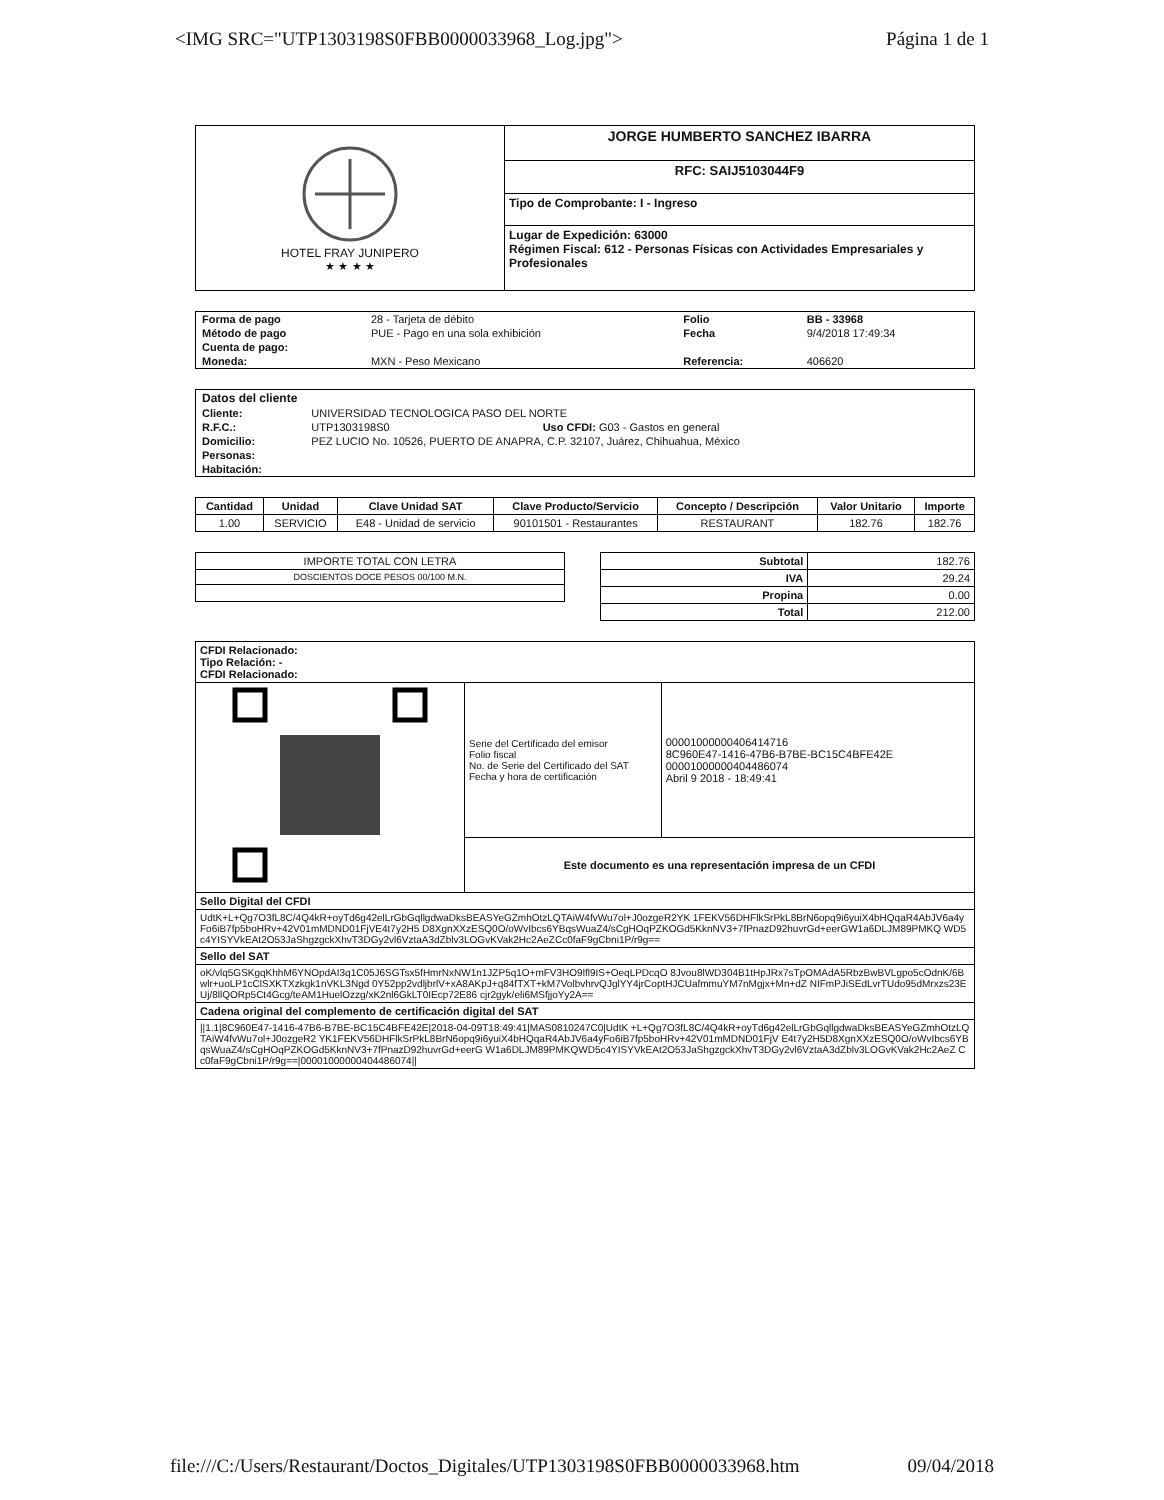<IMG SRC="UTP1303198S0FBB0000033968_Log.jpg"> Página 1 de 1
| HOTEL FRAY JUNIPERO ★ ★ ★ ★ | JORGE HUMBERTO SANCHEZ IBARRA |
| | RFC: SAIJ5103044F9 |
| | Tipo de Comprobante: I - Ingreso |
| | Lugar de Expedición: 63000 Régimen Fiscal: 612 - Personas Físicas con Actividades Empresariales y Profesionales |
| Forma de pago | 28 - Tarjeta de débito | Folio | BB - 33968 |
| Método de pago | PUE - Pago en una sola exhibición | Fecha | 9/4/2018 17:49:34 |
| Cuenta de pago: | | | |
| Moneda: | MXN - Peso Mexicano | Referencia: | 406620 |
| Datos del cliente | |
| Cliente: | UNIVERSIDAD TECNOLOGICA PASO DEL NORTE |
| R.F.C.: | UTP1303198S0 Uso CFDI: G03 - Gastos en general |
| Domicilio: | PEZ LUCIO No. 10526, PUERTO DE ANAPRA, C.P. 32107, Juárez, Chihuahua, México |
| Personas: | |
| Habitación: | |
| Cantidad | Unidad | Clave Unidad SAT | Clave Producto/Servicio | Concepto / Descripción | Valor Unitario | Importe |
| --- | --- | --- | --- | --- | --- | --- |
| 1.00 | SERVICIO | E48 - Unidad de servicio | 90101501 - Restaurantes | RESTAURANT | 182.76 | 182.76 |
| IMPORTE TOTAL CON LETRA |
| DOSCIENTOS DOCE PESOS 00/100 M.N. |
| Subtotal | 182.76 |
| IVA | 29.24 |
| Propina | 0.00 |
| Total | 212.00 |
| CFDI Relacionado: Tipo Relación: - CFDI Relacionado: | | |
| | Serie del Certificado del emisor Folio fiscal No. de Serie del Certificado del SAT Fecha y hora de certificación | 00001000000406414716 8C960E47-1416-47B6-B7BE-BC15C4BFE42E 00001000000404486074 Abril 9 2018 - 18:49:41 |
| | Este documento es una representación impresa de un CFDI | |
| Sello Digital del CFDI | | |
| UdtK+L+Qg7O3fL8C/4Q4kR+oyTd6g42elLrGbGqllgdwaDksBEASYeGZmhOtzLQTAiW4fvWu7ol+J0ozgeR2YK 1FEKV56DHFlkSrPkL8BrN6opq9i6yuiX4bHQqaR4AbJV6a4yFo6iB7fp5boHRv+42V01mMDND01FjVE4t7y2H5 D8XgnXXzESQ0O/oWvIbcs6YBqsWuaZ4/sCgHOqPZKOGd5KknNV3+7fPnazD92huvrGd+eerGW1a6DLJM89PMKQ WD5c4YISYVkEAt2O53JaShgzgckXhvT3DGy2vl6VztaA3dZblv3LOGvKVak2Hc2AeZCc0faF9gCbni1P/r9g== | | |
| Sello del SAT | | |
| oK/vlq5GSKgqKhhM6YNOpdAI3q1C05J6SGTsx5fHmrNxNW1n1JZP5q1O+mFV3HO9lfl9IS+OeqLPDcqO 8Jvou8lWD304B1tHpJRx7sTpOMAdA5RbzBwBVLgpo5cOdnK/6Bwlr+uoLP1cClSXKTXzkgk1nVKL3Ngd 0Y52pp2vdljbrlV+xA8AKpJ+q84fTXT+kM7VolbvhrvQJglYY4jrCoptHJCUafmmuYM7nMgjx+Mn+dZ NIFmPJiSEdLvrTUdo95dMrxzs23EUj/8llQORp5Ct4Gcg/teAM1HuelOzzg/xK2nl6GkLT0IEcp72E86 cjr2gyk/eli6MSfjjoYy2A== | | |
| Cadena original del complemento de certificación digital del SAT | | |
| //1.1/8C960E47-1416-47B6-B7BE-BC15C4BFE42E/2018-04-09T18:49:41/MAS0810247C0/UdtK +L+Qg7O3fL8C/4Q4kR+oyTd6g42elLrGbGqllgdwaDksBEASYeGZmhOtzLQTAiW4fvWu7ol+J0ozgeR2 YK1FEKV56DHFlkSrPkL8BrN6opq9i6yuiX4bHQqaR4AbJV6a4yFo6iB7fp5boHRv+42V01mMDND01FjV E4t7y2H5D8XgnXXzESQ0O/oWvIbcs6YBqsWuaZ4/sCgHOqPZKOGd5KknNV3+7fPnazD92huvrGd+eerG W1a6DLJM89PMKQWD5c4YISYVkEAt2O53JaShgzgckXhvT3DGy2vl6VztaA3dZblv3LOGvKVak2Hc2AeZ Cc0faF9gCbni1P/r9g==/00001000000404486074// | | |
file:///C:/Users/Restaurant/Doctos_Digitales/UTP1303198S0FBB0000033968.htm 09/04/2018